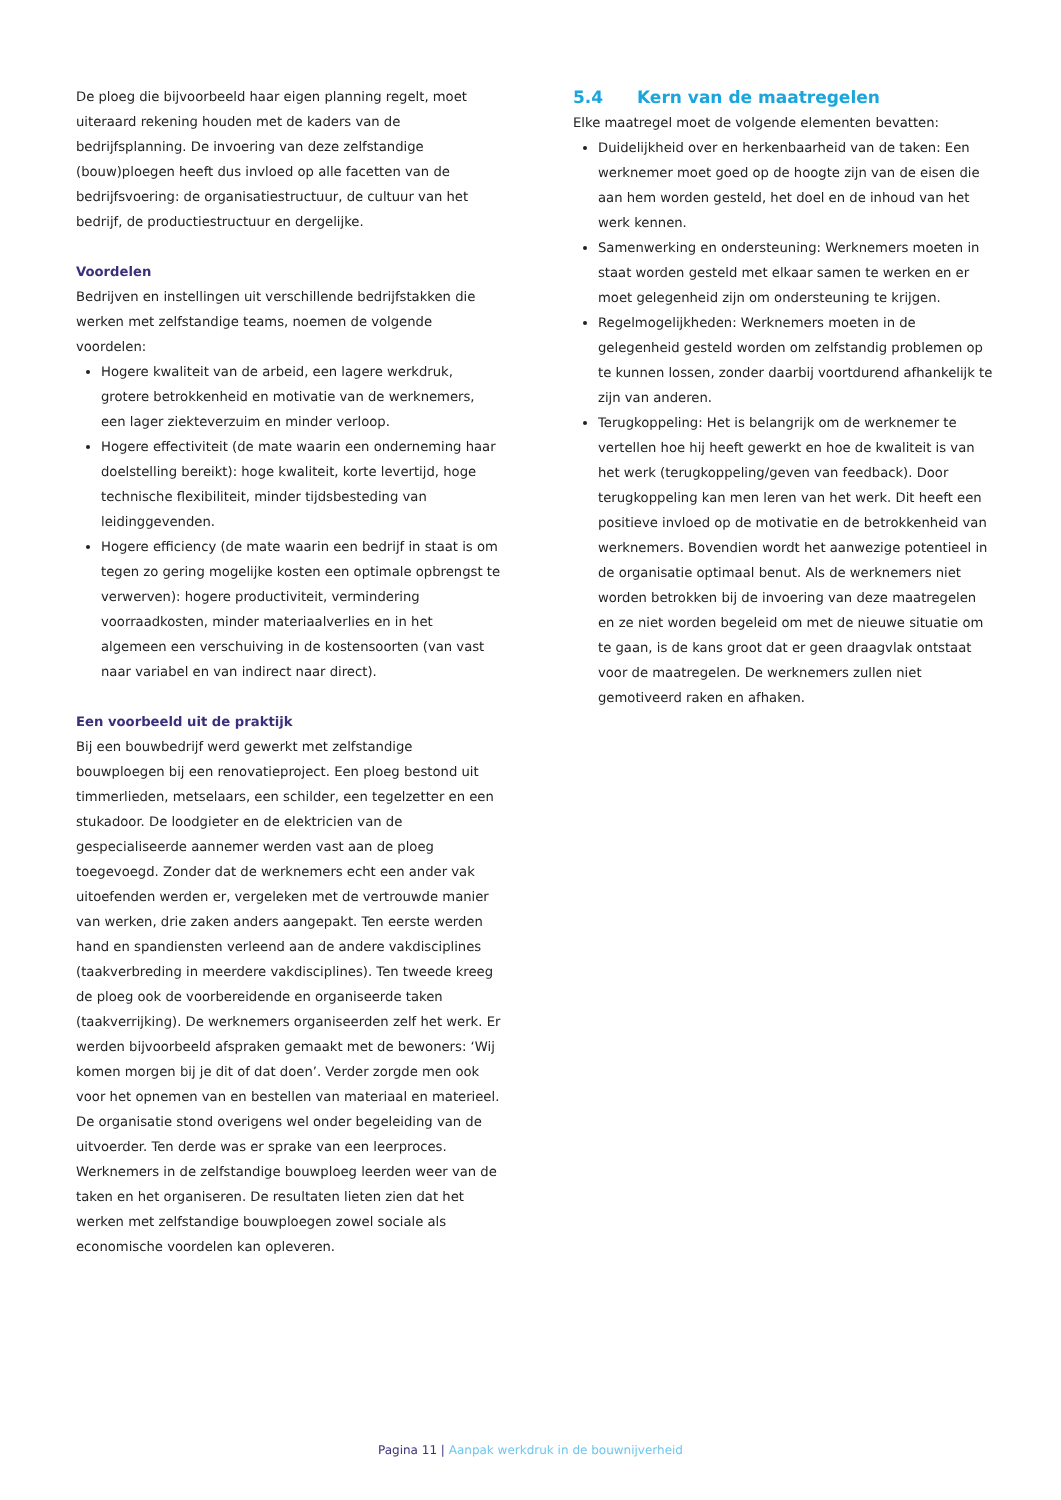De ploeg die bijvoorbeeld haar eigen planning regelt, moet uiteraard rekening houden met de kaders van de bedrijfsplanning. De invoering van deze zelfstandige (bouw)ploegen heeft dus invloed op alle facetten van de bedrijfsvoering: de organisatiestructuur, de cultuur van het bedrijf, de productiestructuur en dergelijke.
Voordelen
Bedrijven en instellingen uit verschillende bedrijfstakken die werken met zelfstandige teams, noemen de volgende voordelen:
Hogere kwaliteit van de arbeid, een lagere werkdruk, grotere betrokkenheid en motivatie van de werknemers, een lager ziekteverzuim en minder verloop.
Hogere effectiviteit (de mate waarin een onderneming haar doelstelling bereikt): hoge kwaliteit, korte levertijd, hoge technische flexibiliteit, minder tijdsbesteding van leidinggevenden.
Hogere efficiency (de mate waarin een bedrijf in staat is om tegen zo gering mogelijke kosten een optimale opbrengst te verwerven): hogere productiviteit, vermindering voorraadkosten, minder materiaalverlies en in het algemeen een verschuiving in de kostensoorten (van vast naar variabel en van indirect naar direct).
Een voorbeeld uit de praktijk
Bij een bouwbedrijf werd gewerkt met zelfstandige bouwploegen bij een renovatieproject. Een ploeg bestond uit timmerlieden, metselaars, een schilder, een tegelzetter en een stukadoor. De loodgieter en de elektricien van de gespecialiseerde aannemer werden vast aan de ploeg toegevoegd. Zonder dat de werknemers echt een ander vak uitoefenden werden er, vergeleken met de vertrouwde manier van werken, drie zaken anders aangepakt. Ten eerste werden hand en spandiensten verleend aan de andere vakdisciplines (taakverbreding in meerdere vakdisciplines). Ten tweede kreeg de ploeg ook de voorbereidende en organiseerde taken (taakverrijking). De werknemers organiseerden zelf het werk. Er werden bijvoorbeeld afspraken gemaakt met de bewoners: ‘Wij komen morgen bij je dit of dat doen’. Verder zorgde men ook voor het opnemen van en bestellen van materiaal en materieel. De organisatie stond overigens wel onder begeleiding van de uitvoerder. Ten derde was er sprake van een leerproces. Werknemers in de zelfstandige bouwploeg leerden weer van de taken en het organiseren. De resultaten lieten zien dat het werken met zelfstandige bouwploegen zowel sociale als economische voordelen kan opleveren.
5.4 Kern van de maatregelen
Elke maatregel moet de volgende elementen bevatten:
Duidelijkheid over en herkenbaarheid van de taken: Een werknemer moet goed op de hoogte zijn van de eisen die aan hem worden gesteld, het doel en de inhoud van het werk kennen.
Samenwerking en ondersteuning: Werknemers moeten in staat worden gesteld met elkaar samen te werken en er moet gelegenheid zijn om ondersteuning te krijgen.
Regelmogelijkheden: Werknemers moeten in de gelegenheid gesteld worden om zelfstandig problemen op te kunnen lossen, zonder daarbij voortdurend afhankelijk te zijn van anderen.
Terugkoppeling: Het is belangrijk om de werknemer te vertellen hoe hij heeft gewerkt en hoe de kwaliteit is van het werk (terugkoppeling/geven van feedback). Door terugkoppeling kan men leren van het werk. Dit heeft een positieve invloed op de motivatie en de betrokkenheid van werknemers. Bovendien wordt het aanwezige potentieel in de organisatie optimaal benut. Als de werknemers niet worden betrokken bij de invoering van deze maatregelen en ze niet worden begeleid om met de nieuwe situatie om te gaan, is de kans groot dat er geen draagvlak ontstaat voor de maatregelen. De werknemers zullen niet gemotiveerd raken en afhaken.
Pagina 11 | Aanpak werkdruk in de bouwnijverheid